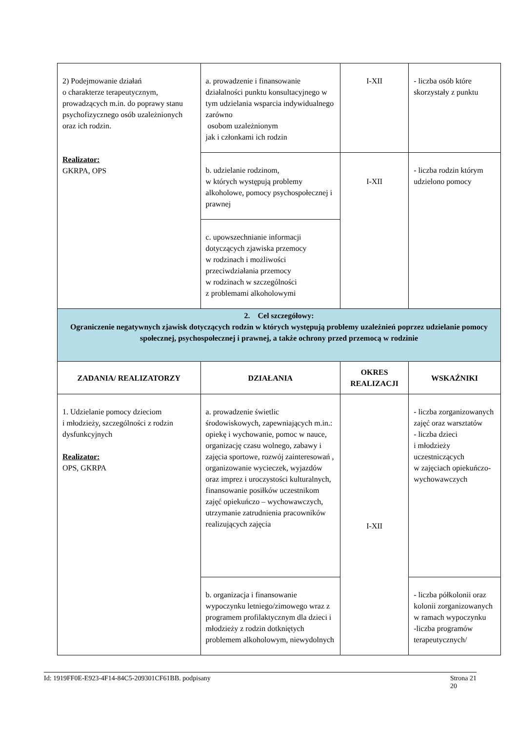| 2) Podejmowanie działań o charakterze terapeutycznym, prowadzących m.in. do poprawy stanu psychofizycznego osób uzależnionych oraz ich rodzin. Realizator: GKRPA, OPS | a. prowadzenie i finansowanie działalności punktu konsultacyjnego w tym udzielania wsparcia indywidualnego zarówno osobom uzależnionym jak i członkami ich rodzin | I-XII | - liczba osób które skorzystały z punktu |
| | b. udzielanie rodzinom, w których występują problemy alkoholowe, pomocy psychospołecznej i prawnej | I-XII | - liczba rodzin którym udzielono pomocy |
| | c. upowszechnianie informacji dotyczących zjawiska przemocy w rodzinach i możliwości przeciwdziałania przemocy w rodzinach w szczególności z problemami alkoholowymi | | |
| 2. Cel szczegółowy: Ograniczenie negatywnych zjawisk dotyczących rodzin w których występują problemy uzależnień poprzez udzielanie pomocy społecznej, psychospołecznej i prawnej, a także ochrony przed przemocą w rodzinie | | | |
| ZADANIA/ REALIZATORZY | DZIAŁANIA | OKRES REALIZACJI | WSKAŹNIKI |
| 1. Udzielanie pomocy dzieciom i młodzieży, szczególności z rodzin dysfunkcyjnych Realizator: OPS, GKRPA | a. prowadzenie świetlic środowiskowych, zapewniających m.in.: opiekę i wychowanie, pomoc w nauce, organizację czasu wolnego, zabawy i zajęcia sportowe, rozwój zainteresowań , organizowanie wycieczek, wyjazdów oraz imprez i uroczystości kulturalnych, finansowanie posiłków uczestnikom zajęć opiekuńczo – wychowawczych, utrzymanie zatrudnienia pracowników realizujących zajęcia | I-XII | - liczba zorganizowanych zajęć oraz warsztatów - liczba dzieci i młodzieży uczestniczących w zajęciach opiekuńczo-wychowawczych |
| | b. organizacja i finansowanie wypoczynku letniego/zimowego wraz z programem profilaktycznym dla dzieci i młodzieży z rodzin dotkniętych problemem alkoholowym, niewydolnych | | - liczba półkolonii oraz kolonii zorganizowanych w ramach wypoczynku -liczba programów terapeutycznych/ |
Id: 1919FF0E-E923-4F14-84C5-209301CF61BB. podpisany Strona 21
20